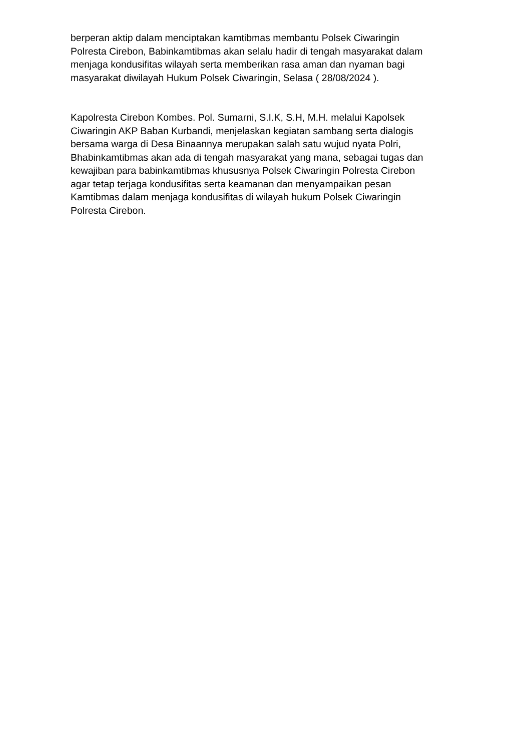berperan aktip dalam menciptakan kamtibmas membantu Polsek Ciwaringin
Polresta Cirebon, Babinkamtibmas akan selalu hadir di tengah masyarakat dalam
menjaga kondusifitas wilayah serta memberikan rasa aman dan nyaman bagi
masyarakat diwilayah Hukum Polsek Ciwaringin, Selasa ( 28/08/2024 ).
Kapolresta Cirebon Kombes. Pol. Sumarni, S.I.K, S.H, M.H. melalui Kapolsek
Ciwaringin AKP Baban Kurbandi, menjelaskan kegiatan sambang serta dialogis
bersama warga di Desa Binaannya merupakan salah satu wujud nyata Polri,
Bhabinkamtibmas akan ada di tengah masyarakat yang mana, sebagai tugas dan
kewajiban para babinkamtibmas khususnya Polsek Ciwaringin Polresta Cirebon
agar tetap terjaga kondusifitas serta keamanan dan menyampaikan pesan
Kamtibmas dalam menjaga kondusifitas di wilayah hukum Polsek Ciwaringin
Polresta Cirebon.